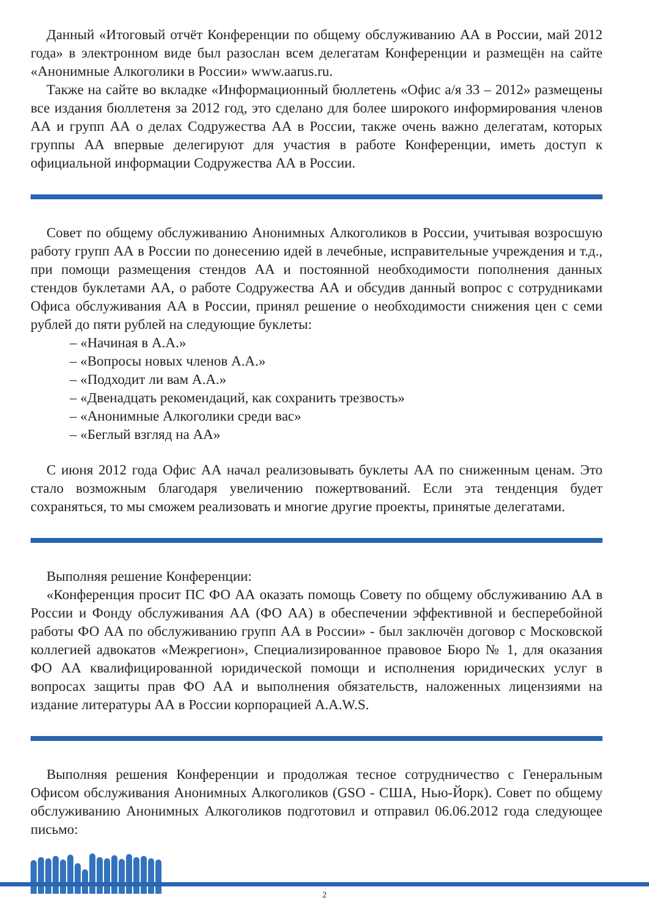Данный «Итоговый отчёт Конференции по общему обслуживанию АА в России, май 2012 года» в электронном виде был разослан всем делегатам Конференции и размещён на сайте «Анонимные Алкоголики в России» www.aarus.ru.
Также на сайте во вкладке «Информационный бюллетень «Офис а/я 33 – 2012» размещены все издания бюллетеня за 2012 год, это сделано для более широкого информирования членов АА и групп АА о делах Содружества АА в России, также очень важно делегатам, которых группы АА впервые делегируют для участия в работе Конференции, иметь доступ к официальной информации Содружества АА в России.
Совет по общему обслуживанию Анонимных Алкоголиков в России, учитывая возросшую работу групп АА в России по донесению идей в лечебные, исправительные учреждения и т.д., при помощи размещения стендов АА и постоянной необходимости пополнения данных стендов буклетами АА, о работе Содружества АА и обсудив данный вопрос с сотрудниками Офиса обслуживания АА в России, принял решение о необходимости снижения цен с семи рублей до пяти рублей на следующие буклеты:
– «Начиная в А.А.»
– «Вопросы новых членов А.А.»
– «Подходит ли вам А.А.»
– «Двенадцать рекомендаций, как сохранить трезвость»
– «Анонимные Алкоголики среди вас»
– «Беглый взгляд на АА»
С июня 2012 года Офис АА начал реализовывать буклеты АА по сниженным ценам. Это стало возможным благодаря увеличению пожертвований. Если эта тенденция будет сохраняться, то мы сможем реализовать и многие другие проекты, принятые делегатами.
Выполняя решение Конференции:
«Конференция просит ПС ФО АА оказать помощь Совету по общему обслуживанию АА в России и Фонду обслуживания АА (ФО АА) в обеспечении эффективной и бесперебойной работы ФО АА по обслуживанию групп АА в России» - был заключён договор с Московской коллегией адвокатов «Межрегион», Специализированное правовое Бюро № 1, для оказания ФО АА квалифицированной юридической помощи и исполнения юридических услуг в вопросах защиты прав ФО АА и выполнения обязательств, наложенных лицензиями на издание литературы АА в России корпорацией A.A.W.S.
Выполняя решения Конференции и продолжая тесное сотрудничество с Генеральным Офисом обслуживания Анонимных Алкоголиков (GSO - США, Нью-Йорк). Совет по общему обслуживанию Анонимных Алкоголиков подготовил и отправил 06.06.2012 года следующее письмо:
2